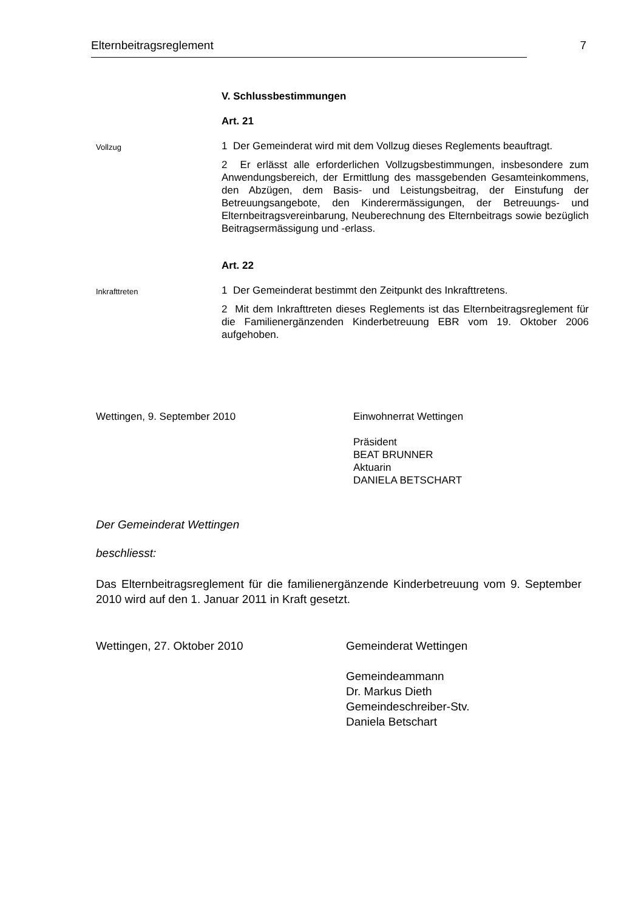Elternbeitragsreglement 7
V. Schlussbestimmungen
Art. 21
Vollzug
1 Der Gemeinderat wird mit dem Vollzug dieses Reglements beauftragt.
2 Er erlässt alle erforderlichen Vollzugsbestimmungen, insbesondere zum Anwendungsbereich, der Ermittlung des massgebenden Gesamteinkommens, den Abzügen, dem Basis- und Leistungsbeitrag, der Einstufung der Betreuungsangebote, den Kinderermässigungen, der Betreuungs- und Elternbeitragsvereinbarung, Neuberechnung des Elternbeitrags sowie bezüglich Beitragsermässigung und -erlass.
Art. 22
Inkrafttreten
1 Der Gemeinderat bestimmt den Zeitpunkt des Inkrafttretens.
2 Mit dem Inkrafttreten dieses Reglements ist das Elternbeitragsreglement für die Familienergänzenden Kinderbetreuung EBR vom 19. Oktober 2006 aufgehoben.
Wettingen, 9. September 2010 Einwohnerrat Wettingen
Präsident
BEAT BRUNNER
Aktuarin
DANIELA BETSCHART
Der Gemeinderat Wettingen
beschliesst:
Das Elternbeitragsreglement für die familienergänzende Kinderbetreuung vom 9. September 2010 wird auf den 1. Januar 2011 in Kraft gesetzt.
Wettingen, 27. Oktober 2010 Gemeinderat Wettingen
Gemeindeammann
Dr. Markus Dieth
Gemeindeschreiber-Stv.
Daniela Betschart